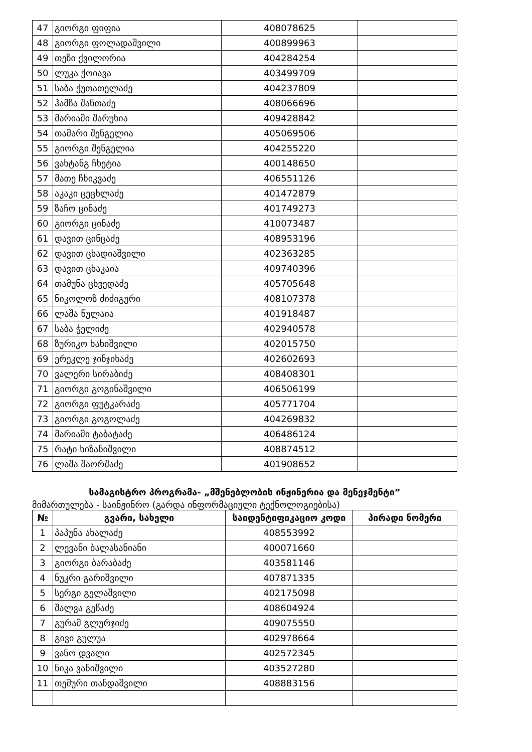| 47 | გიორგი ფიფია | 408078625 | |
| 48 | გიორგი ფოლადაშვილი | 400899963 | |
| 49 | თეზი ქვილორია | 404284254 | |
| 50 | ლუკა ქოიავა | 403499709 | |
| 51 | საბა ქუთათელაძე | 404237809 | |
| 52 | ჰამზა შანთაძე | 408066696 | |
| 53 | მარიამი შარუხია | 409428842 | |
| 54 | თამარი შენგელია | 405069506 | |
| 55 | გიორგი შენგელია | 404255220 | |
| 56 | ვახტანგ ჩხეტია | 400148650 | |
| 57 | მათე ჩხიკვაძე | 406551126 | |
| 58 | აკაკი ცეცხლაძე | 401472879 | |
| 59 | ზაჩო ცინაძე | 401749273 | |
| 60 | გიორგი ცინაძე | 410073487 | |
| 61 | დავით ცინცაძე | 408953196 | |
| 62 | დავით ცხადიაშვილი | 402363285 | |
| 63 | დავით ცხაკაია | 409740396 | |
| 64 | თამუნა ცხვედაძე | 405705648 | |
| 65 | ნიკოლოზ ძიძიგური | 408107378 | |
| 66 | ლაშა წულაია | 401918487 | |
| 67 | საბა ჭელიძე | 402940578 | |
| 68 | ზურიკო ხახიშვილი | 402015750 | |
| 69 | ერეკლე ჯინჯიხაძე | 402602693 | |
| 70 | ვალერი სირაბიძე | 408408301 | |
| 71 | გიორგი გოგინაშვილი | 406506199 | |
| 72 | გიორგი ფუტკარაძე | 405771704 | |
| 73 | გიორგი გოგოლაძე | 404269832 | |
| 74 | მარიამი ტაბატაძე | 406486124 | |
| 75 | რატი ხიზანიშვილი | 408874512 | |
| 76 | ლაშა შაორშაძე | 401908652 | |
სამაგისტრო პროგრამა- „მშენებლობის ინჟინერია და მენეჯმენტი”
მიმართულება - საინჟინრო (გარდა ინფორმაციული ტექნოლოგიებისა)
| № | გვარი, სახელი | საიდენტიფიკაციო კოდი | პირადი ნომერი |
| --- | --- | --- | --- |
| 1 | პაპუნა ახალაძე | 408553992 | |
| 2 | ლევანი ბალასანიანი | 400071660 | |
| 3 | გიორგი ბარაბაძე | 403581146 | |
| 4 | ნუკრი გარიშვილი | 407871335 | |
| 5 | სერგი გელაშვილი | 402175098 | |
| 6 | შალვა გეწაძე | 408604924 | |
| 7 | გურამ გლურჯიძე | 409075550 | |
| 8 | გივი გულუა | 402978664 | |
| 9 | ვანო დვალი | 402572345 | |
| 10 | ნიკა ვანიშვილი | 403527280 | |
| 11 | თემური თანდაშვილი | 408883156 | |